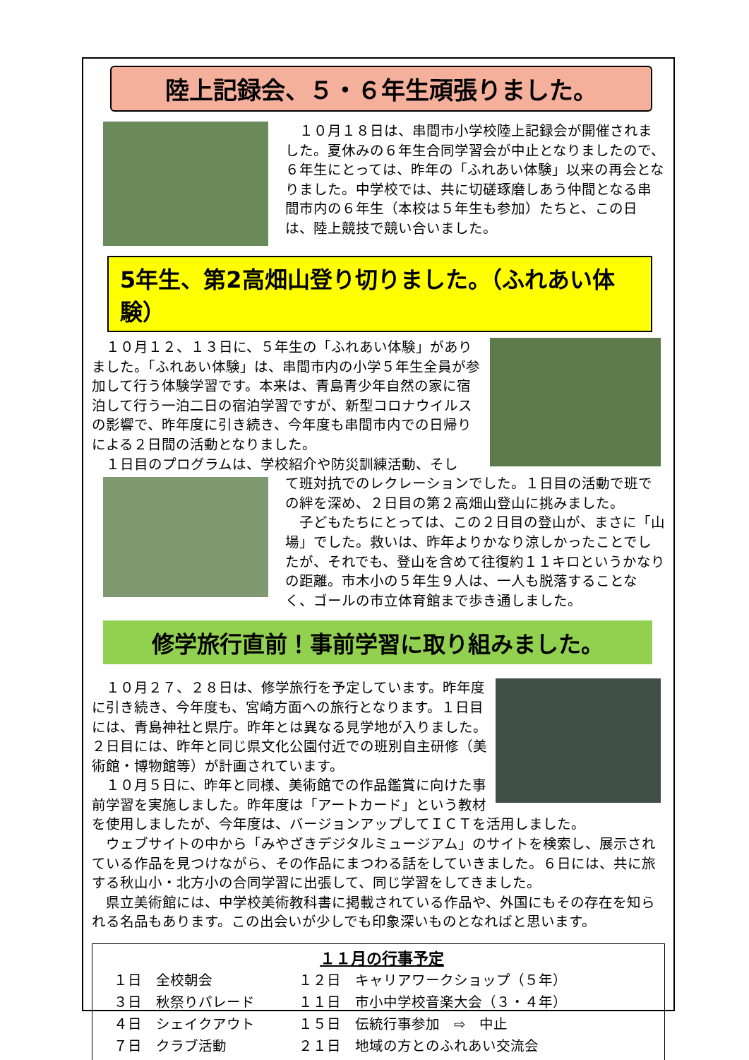陸上記録会、５・６年生頑張りました。
　１０月１８日は、串間市小学校陸上記録会が開催されました。夏休みの６年生合同学習会が中止となりましたので、６年生にとっては、昨年の「ふれあい体験」以来の再会となりました。中学校では、共に切磋琢磨しあう仲間となる串間市内の６年生（本校は５年生も参加）たちと、この日は、陸上競技で競い合いました。
5年生、第2高畑山登り切りました。（ふれあい体験）
　１０月１２、１３日に、５年生の「ふれあい体験」がありました。「ふれあい体験」は、串間市内の小学５年生全員が参加して行う体験学習です。本来は、青島青少年自然の家に宿泊して行う一泊二日の宿泊学習ですが、新型コロナウイルスの影響で、昨年度に引き続き、今年度も串間市内での日帰りによる２日間の活動となりました。
　１日目のプログラムは、学校紹介や防災訓練活動、そし
て班対抗でのレクレーションでした。１日目の活動で班での絆を深め、２日目の第２高畑山登山に挑みました。
　子どもたちにとっては、この２日目の登山が、まさに「山場」でした。救いは、昨年よりかなり涼しかったことでしたが、それでも、登山を含めて往復約１１キロというかなりの距離。市木小の５年生９人は、一人も脱落することなく、ゴールの市立体育館まで歩き通しました。
修学旅行直前！事前学習に取り組みました。
　１０月２７、２８日は、修学旅行を予定しています。昨年度に引き続き、今年度も、宮崎方面への旅行となります。１日目には、青島神社と県庁。昨年とは異なる見学地が入りました。２日目には、昨年と同じ県文化公園付近での班別自主研修（美術館・博物館等）が計画されています。
　１０月５日に、昨年と同様、美術館での作品鑑賞に向けた事前学習を実施しました。昨年度は「アートカード」という教材を使用しましたが、今年度は、バージョンアップしてＩＣＴを活用しました。
　ウェブサイトの中から「みやざきデジタルミュージアム」のサイトを検索し、展示されている作品を見つけながら、その作品にまつわる話をしていきました。６日には、共に旅する秋山小・北方小の合同学習に出張して、同じ学習をしてきました。
　県立美術館には、中学校美術教科書に掲載されている作品や、外国にもその存在を知られる名品もあります。この出会いが少しでも印象深いものとなればと思います。
１１月の行事予定
| １日 全校朝会 | １２日 キャリアワークショップ（５年） |
| ３日 秋祭りパレード | １１日 市小中学校音楽大会（３・４年） |
| ４日 シェイクアウト | １５日 伝統行事参加 ⇨ 中止 |
| ７日 クラブ活動 | ２１日 地域の方とのふれあい交流会 |